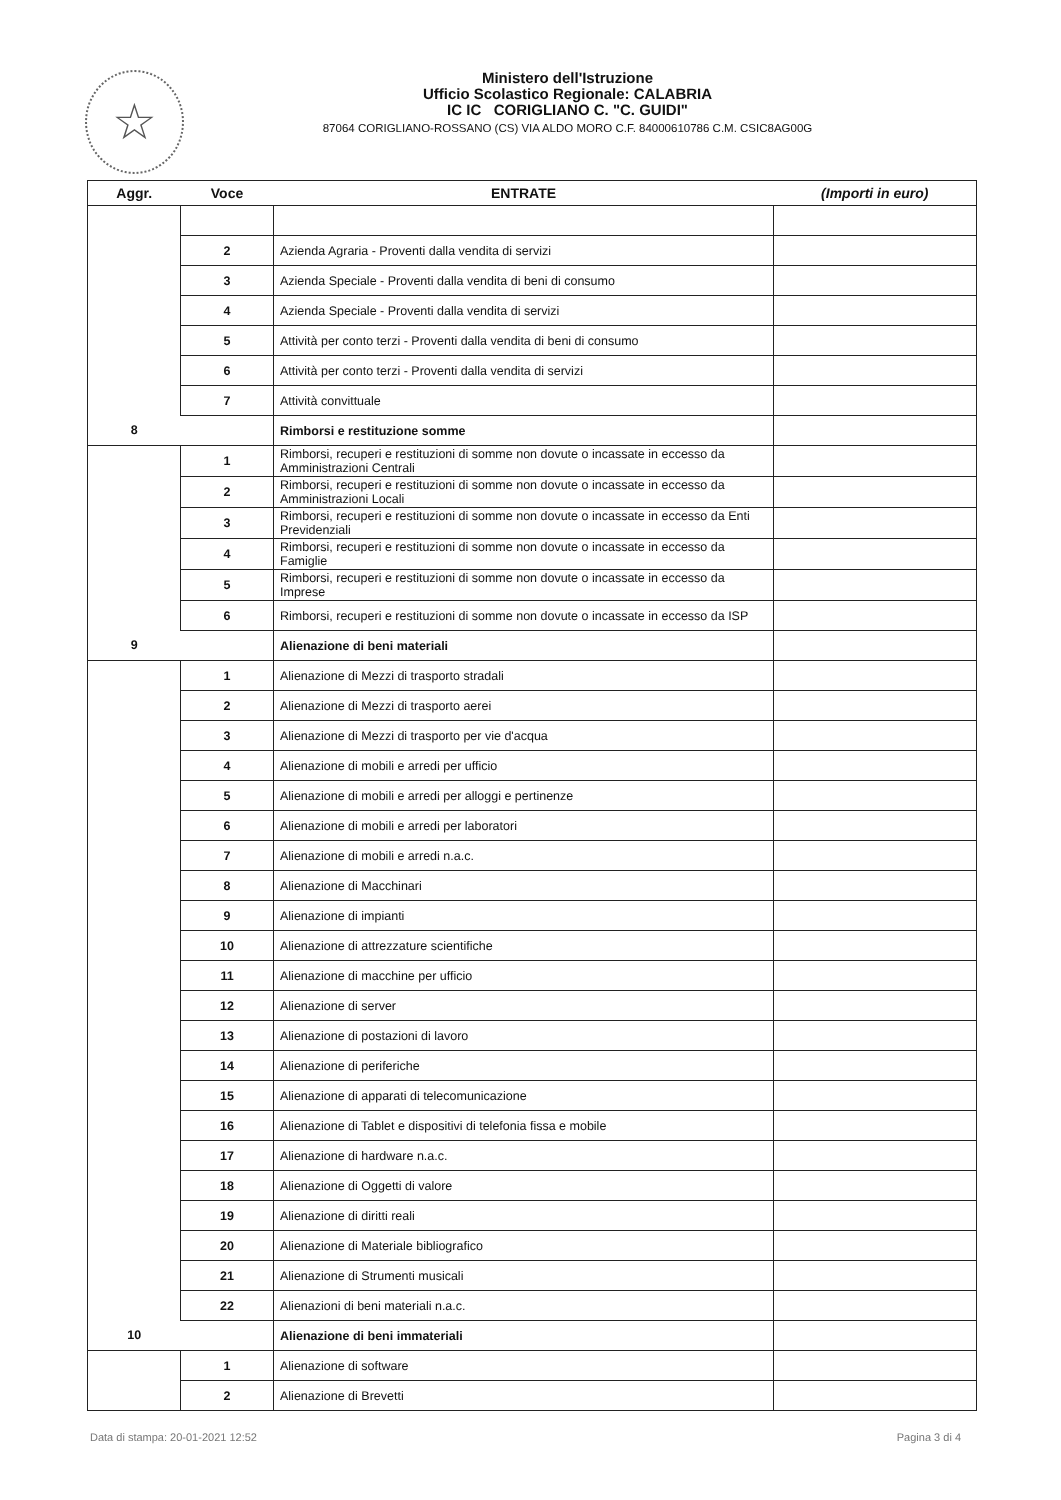☆
Ministero dell'Istruzione
Ufficio Scolastico Regionale: CALABRIA
IC IC CORIGLIANO C. "C. GUIDI"
87064 CORIGLIANO-ROSSANO (CS) VIA ALDO MORO C.F. 84000610786 C.M. CSIC8AG00G
| Aggr. | Voce | ENTRATE | (Importi in euro) |
| --- | --- | --- | --- |
| | 2 | Azienda Agraria - Proventi dalla vendita di servizi | |
| | 3 | Azienda Speciale - Proventi dalla vendita di beni di consumo | |
| | 4 | Azienda Speciale - Proventi dalla vendita di servizi | |
| | 5 | Attività per conto terzi - Proventi dalla vendita di beni di consumo | |
| | 6 | Attività per conto terzi - Proventi dalla vendita di servizi | |
| | 7 | Attività convittuale | |
| 8 | | Rimborsi e restituzione somme | |
| | 1 | Rimborsi, recuperi e restituzioni di somme non dovute o incassate in eccesso da Amministrazioni Centrali | |
| | 2 | Rimborsi, recuperi e restituzioni di somme non dovute o incassate in eccesso da Amministrazioni Locali | |
| | 3 | Rimborsi, recuperi e restituzioni di somme non dovute o incassate in eccesso da Enti Previdenziali | |
| | 4 | Rimborsi, recuperi e restituzioni di somme non dovute o incassate in eccesso da Famiglie | |
| | 5 | Rimborsi, recuperi e restituzioni di somme non dovute o incassate in eccesso da Imprese | |
| | 6 | Rimborsi, recuperi e restituzioni di somme non dovute o incassate in eccesso da ISP | |
| 9 | | Alienazione di beni materiali | |
| | 1 | Alienazione di Mezzi di trasporto stradali | |
| | 2 | Alienazione di Mezzi di trasporto aerei | |
| | 3 | Alienazione di Mezzi di trasporto per vie d'acqua | |
| | 4 | Alienazione di mobili e arredi per ufficio | |
| | 5 | Alienazione di mobili e arredi per alloggi e pertinenze | |
| | 6 | Alienazione di mobili e arredi per laboratori | |
| | 7 | Alienazione di mobili e arredi n.a.c. | |
| | 8 | Alienazione di Macchinari | |
| | 9 | Alienazione di impianti | |
| | 10 | Alienazione di attrezzature scientifiche | |
| | 11 | Alienazione di macchine per ufficio | |
| | 12 | Alienazione di server | |
| | 13 | Alienazione di postazioni di lavoro | |
| | 14 | Alienazione di periferiche | |
| | 15 | Alienazione di apparati di telecomunicazione | |
| | 16 | Alienazione di Tablet e dispositivi di telefonia fissa e mobile | |
| | 17 | Alienazione di hardware n.a.c. | |
| | 18 | Alienazione di Oggetti di valore | |
| | 19 | Alienazione di diritti reali | |
| | 20 | Alienazione di Materiale bibliografico | |
| | 21 | Alienazione di Strumenti musicali | |
| | 22 | Alienazioni di beni materiali n.a.c. | |
| 10 | | Alienazione di beni immateriali | |
| | 1 | Alienazione di software | |
| | 2 | Alienazione di Brevetti | |
Data di stampa: 20-01-2021 12:52 Pagina 3 di 4